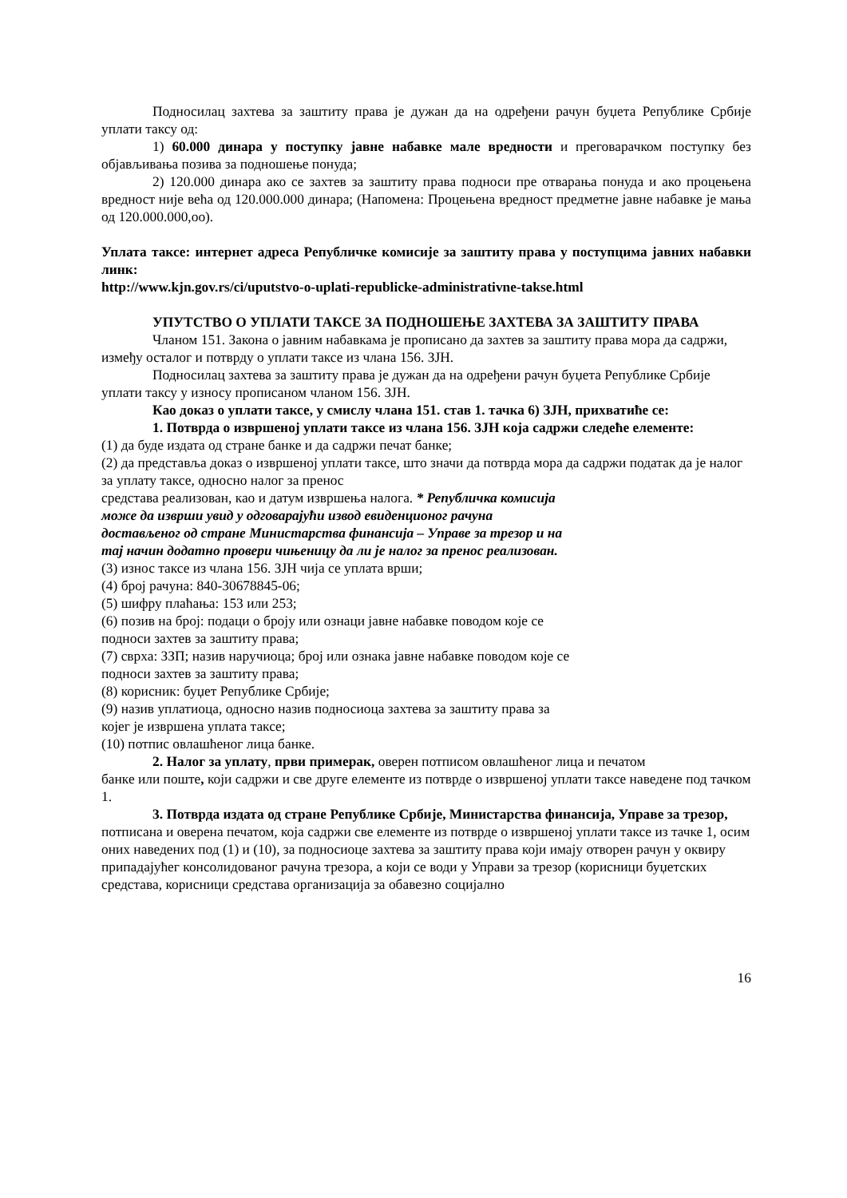Подносилац захтева за заштиту права је дужан да на одређени рачун буџета Републике Србије уплати таксу од:
1) 60.000 динара у поступку јавне набавке мале вредности и преговарачком поступку без објављивања позива за подношење понуда;
2) 120.000 динара ако се захтев за заштиту права подноси пре отварања понуда и ако процењена вредност није већа од 120.000.000 динара; (Напомена: Процењена вредност предметне јавне набавке је мања од 120.000.000,оо).
Уплата таксе: интернет адреса Републичке комисије за заштиту права у поступцима јавних набавки линк:
http://www.kjn.gov.rs/ci/uputstvo-o-uplati-republicke-administrativne-takse.html
УПУТСТВО О УПЛАТИ ТАКСЕ ЗА ПОДНОШЕЊЕ ЗАХТЕВА ЗА ЗАШТИТУ ПРАВА
Чланом 151. Закона о јавним набавкама је прописано да захтев за заштиту права мора да садржи, између осталог и потврду о уплати таксе из члана 156. ЗЈН.
Подносилац захтева за заштиту права је дужан да на одређени рачун буџета Републике Србије уплати таксу у износу прописаном чланом 156. ЗЈН.
Као доказ о уплати таксе, у смислу члана 151. став 1. тачка 6) ЗЈН, прихватиће се:
1. Потврда о извршеној уплати таксе из члана 156. ЗЈН која садржи следеће елементе:
(1) да буде издата од стране банке и да садржи печат банке;
(2) да представља доказ о извршеној уплати таксе, што значи да потврда мора да садржи податак да је налог за уплату таксе, односно налог за пренос
средстава реализован, као и датум извршења налога. * Републичка комисија
може да изврши увид у одговарајући извод евиденционог рачуна
достављеног од стране Министарства финансија – Управе за трезор и на
тај начин додатно провери чињеницу да ли је налог за пренос реализован.
(3) износ таксе из члана 156. ЗЈН чија се уплата врши;
(4) број рачуна: 840-30678845-06;
(5) шифру плаћања: 153 или 253;
(6) позив на број: подаци о броју или ознаци јавне набавке поводом које се
подноси захтев за заштиту права;
(7) сврха: ЗЗП; назив наручиоца; број или ознака јавне набавке поводом које се
подноси захтев за заштиту права;
(8) корисник: буџет Републике Србије;
(9) назив уплатиоца, односно назив подносиоца захтева за заштиту права за
којег је извршена уплата таксе;
(10) потпис овлашћеног лица банке.
2. Налог за уплату, први примерак, оверен потписом овлашћеног лица и печатом
банке или поште, који садржи и све друге елементе из потврде о извршеној уплати таксе наведене под тачком 1.
3. Потврда издата од стране Републике Србије, Министарства финансија, Управе за трезор, потписана и оверена печатом, која садржи све елементе из потврде о извршеној уплати таксе из тачке 1, осим оних наведених под (1) и (10), за подносиоце захтева за заштиту права који имају отворен рачун у оквиру припадајућег консолидованог рачуна трезора, а који се води у Управи за трезор (корисници буџетских средстава, корисници средстава организација за обавезно социјално
16